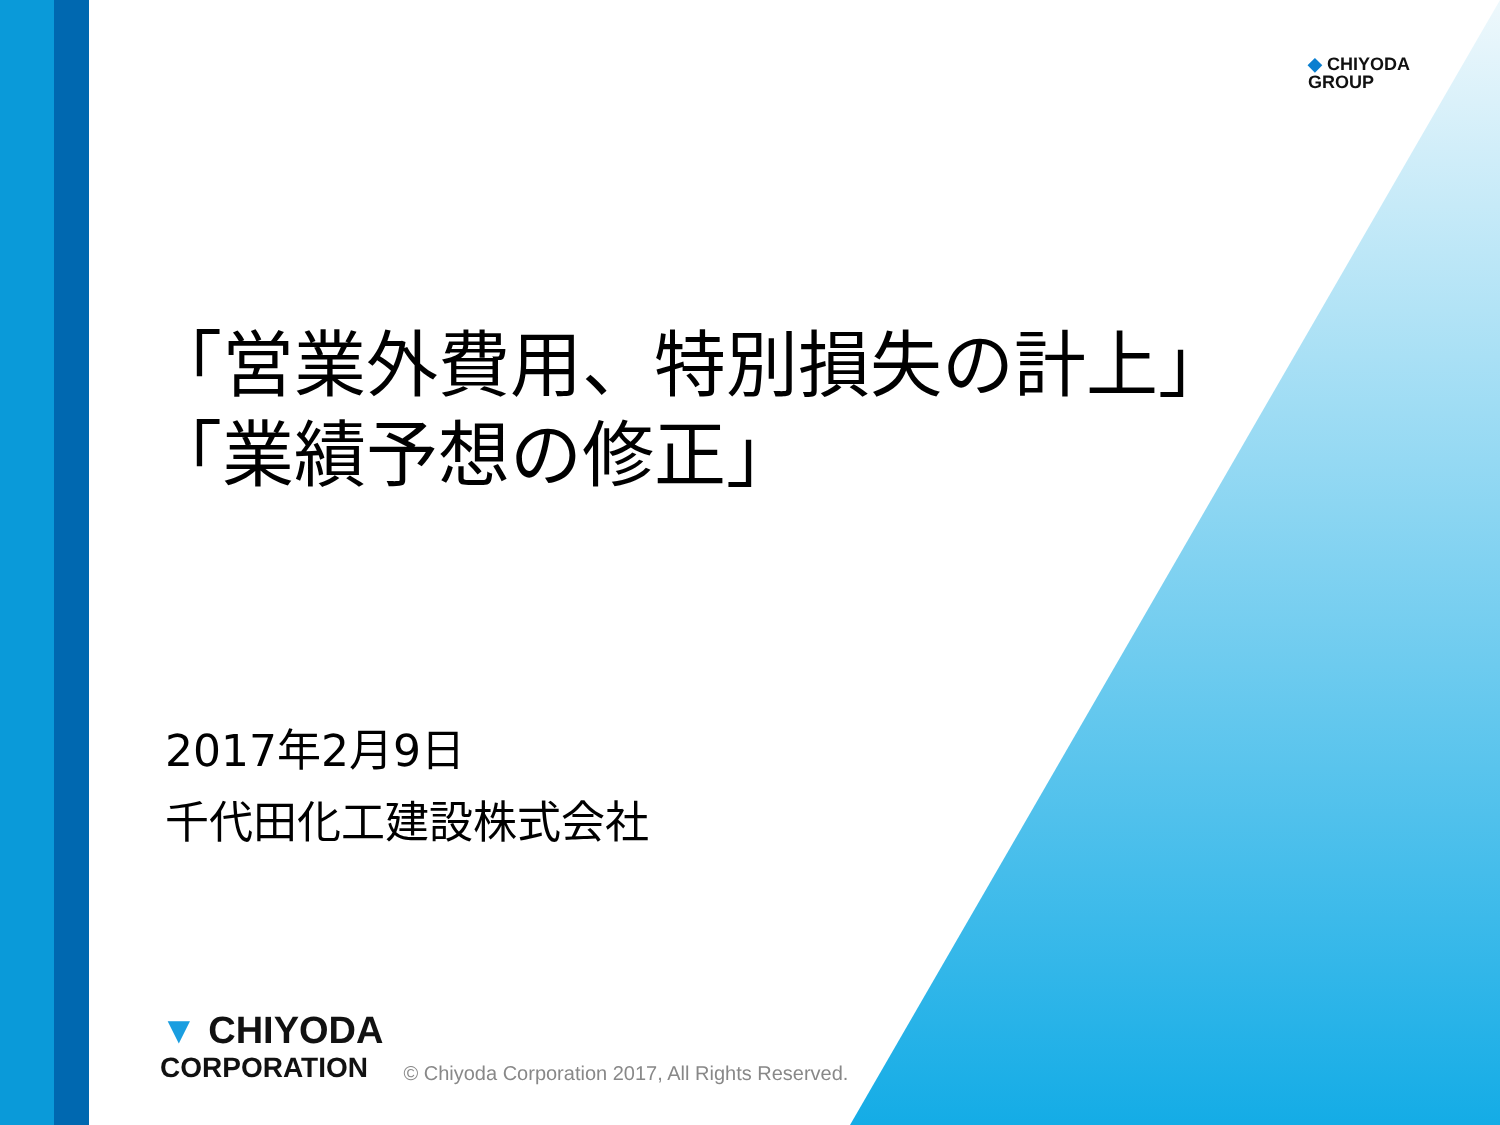◆ CHIYODA
GROUP
「営業外費用、特別損失の計上」
「業績予想の修正」
2017年2月9日
千代田化工建設株式会社
▼ CHIYODA
CORPORATION
© Chiyoda Corporation 2017, All Rights Reserved.